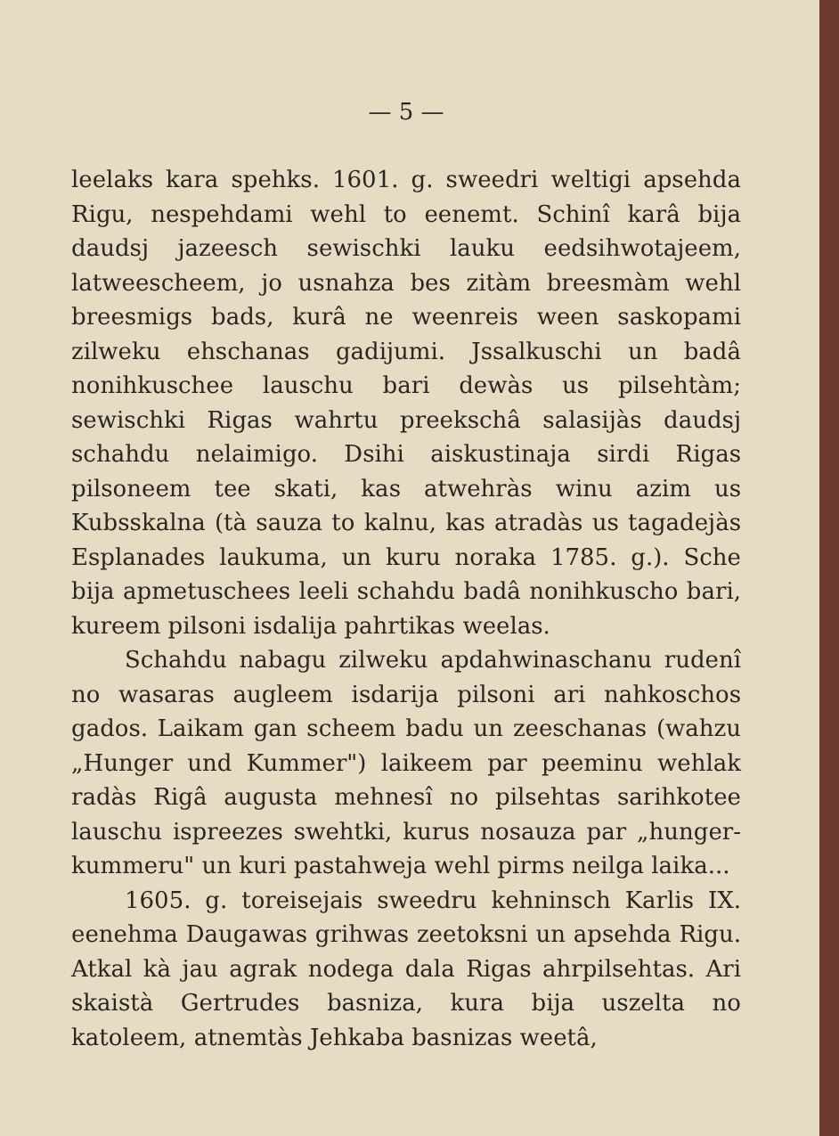— 5 —
leelaks kara spehks. 1601. g. sweedri weltigi apsehda Rigu, nespehdami wehl to eenemt. Schinî karâ bija daudsj jazeesch sewischki lauku eedsihwotajeem, latwee­scheem, jo usnahza bes zitàm breesmàm wehl brees­migs bads, kurâ ne weenreis ween saskopami zilweku ehschanas gadijumi. Jssalkuschi un badâ nonihkuschee lauschu bari dewàs us pilsehtàm; sewischki Rigas wahrtu preekschâ salasijàs daudsj schahdu nelaimigo. Dsihi aiskustinaja sirdi Rigas pilsoneem tee skati, kas atwehràs winu azim us Kubsskalna (tà sauza to kalnu, kas atradàs us tagadejàs Esplanades laukuma, un kuru noraka 1785. g.). Sche bija apmetuschees leeli schahdu badâ nonihkuscho bari, kureem pilsoni isda­lija pahrtikas weelas.
Schahdu nabagu zilweku apdahwinaschanu rudenî no wasaras augleem isdarija pilsoni ari nahkoschos gados. Laikam gan scheem badu un zeeschanas (wahzu „Hunger und Kummer") laikeem par peeminu wehlak radàs Rigâ augusta mehnesî no pilsehtas sarihkotee lauschu ispreezes swehtki, kurus nosauza par „hunger­kummeru" un kuri pastahweja wehl pirms neilga laika...
1605. g. toreisejais sweedru kehninsch Karlis IX. eenehma Daugawas grihwas zeetoksni un apsehda Rigu. Atkal kà jau agrak nodega dala Rigas ahrpil­sehtas. Ari skaistà Gertrudes basniza, kura bija us­zelta no katoleem, atnemtàs Jehkaba basnizas weetâ,